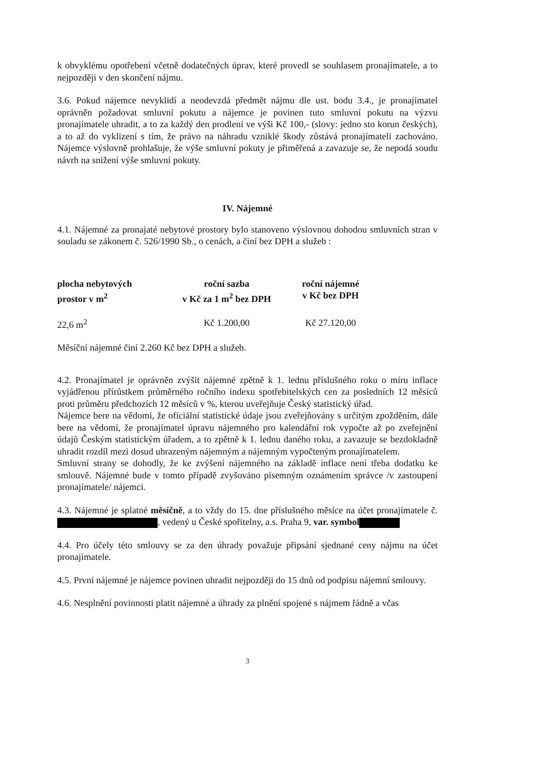k obvyklému opotřebení včetně dodatečných úprav, které provedl se souhlasem pronajímatele, a to nejpozději v den skončení nájmu.
3.6. Pokud nájemce nevyklidí a neodevzdá předmět nájmu dle ust. bodu 3.4., je pronajímatel oprávněn požadovat smluvní pokutu a nájemce je povinen tuto smluvní pokutu na výzvu pronajímatele uhradit, a to za každý den prodlení ve výši Kč 100,- (slovy: jedno sto korun českých), a to až do vyklizení s tím, že právo na náhradu vzniklé škody zůstává pronajímateli zachováno. Nájemce výslovně prohlašuje, že výše smluvní pokuty je přiměřená a zavazuje se, že nepodá soudu návrh na snížení výše smluvní pokuty.
IV. Nájemné
4.1. Nájemné za pronajaté nebytové prostory bylo stanoveno výslovnou dohodou smluvních stran v souladu se zákonem č. 526/1990 Sb., o cenách, a činí bez DPH a služeb :
| plocha nebytových prostor v m<sup>2</sup> | roční sazba v Kč za 1 m<sup>2</sup> bez DPH | roční nájemné v Kč bez DPH |
| --- | --- | --- |
| 22,6 m<sup>2</sup> | Kč 1.200,00 | Kč 27.120,00 |
Měsíční nájemné činí 2.260 Kč bez DPH a služeb.
4.2. Pronajímatel je oprávněn zvýšit nájemné zpětně k 1. lednu příslušného roku o míru inflace vyjádřenou přírůstkem průměrného ročního indexu spotřebitelských cen za posledních 12 měsíců proti průměru předchozích 12 měsíců v %, kterou uveřejňuje Český statistický úřad.
Nájemce bere na vědomí, že oficiální statistické údaje jsou zveřejňovány s určitým zpožděním, dále bere na vědomí, že pronajímatel úpravu nájemného pro kalendářní rok vypočte až po zveřejnění údajů Českým statistickým úřadem, a to zpětně k 1. lednu daného roku, a zavazuje se bezdokladně uhradit rozdíl mezi dosud uhrazeným nájemným a nájemným vypočteným pronajímatelem.
Smluvní strany se dohodly, že ke zvýšení nájemného na základě inflace není třeba dodatku ke smlouvě. Nájemné bude v tomto případě zvyšováno písemným oznámením správce /v zastoupení pronajímatele/ nájemci.
4.3. Nájemné je splatné měsíčně, a to vždy do 15. dne příslušného měsíce na účet pronajímatele č. , vedený u České spořitelny, a.s. Praha 9, var. symbol
4.4. Pro účely této smlouvy se za den úhrady považuje připsání sjednané ceny nájmu na účet pronajímatele.
4.5. První nájemné je nájemce povinen uhradit nejpozději do 15 dnů od podpisu nájemní smlouvy.
4.6. Nesplnění povinnosti platit nájemné a úhrady za plnění spojené s nájmem řádně a včas
3